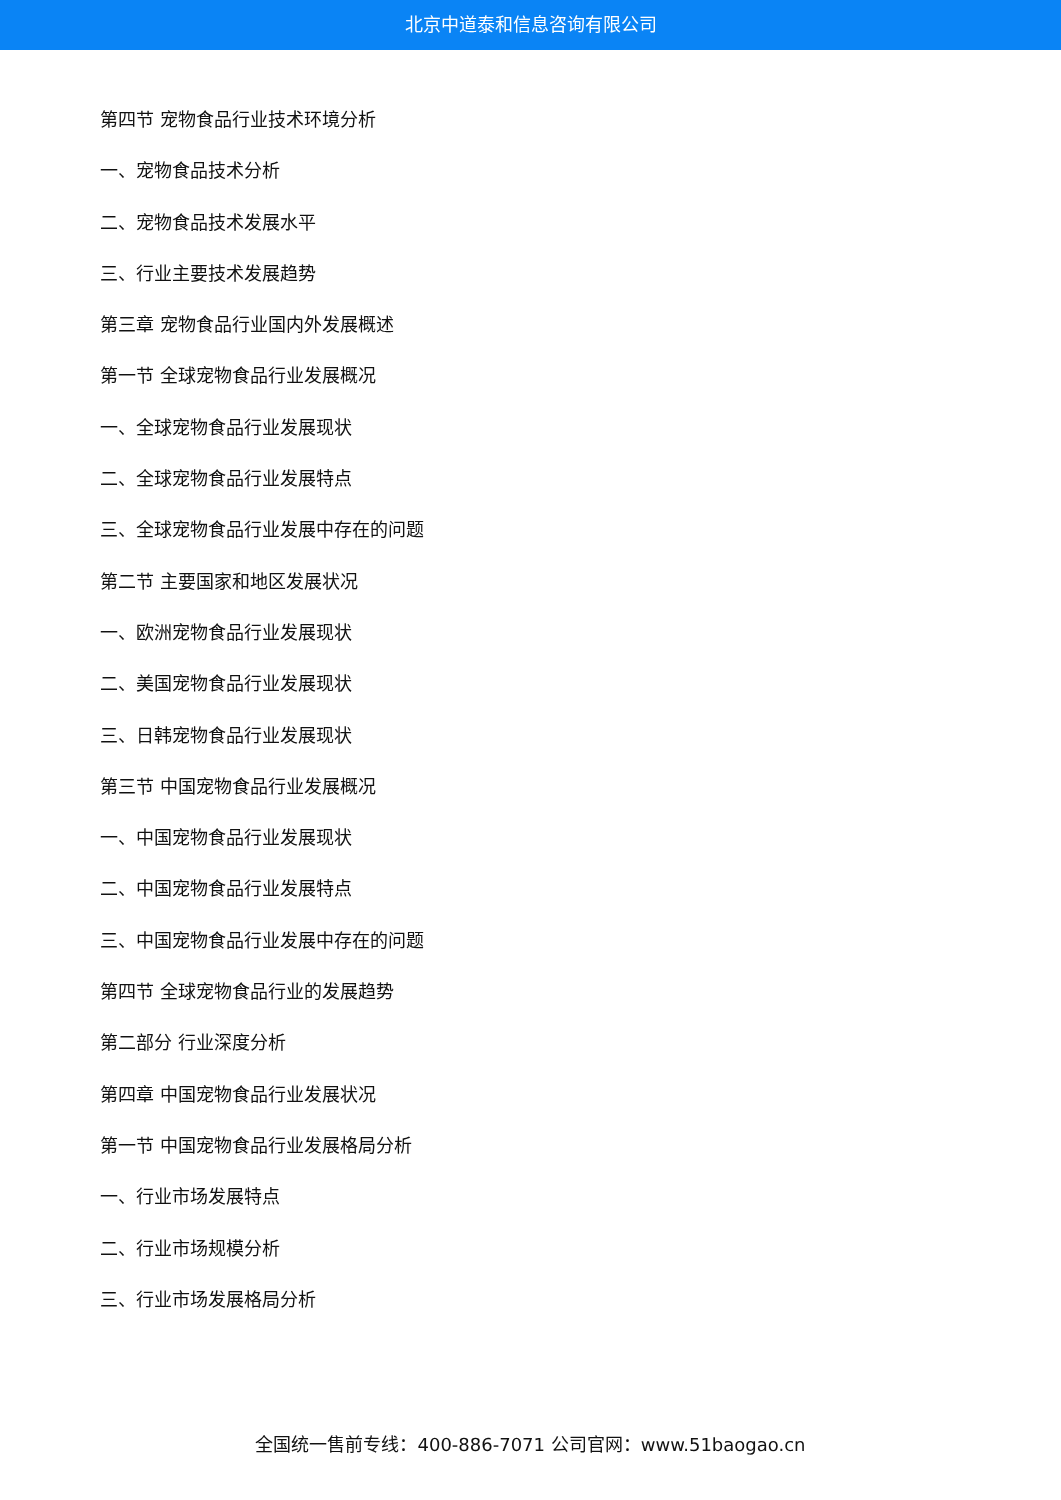北京中道泰和信息咨询有限公司
第四节 宠物食品行业技术环境分析
一、宠物食品技术分析
二、宠物食品技术发展水平
三、行业主要技术发展趋势
第三章 宠物食品行业国内外发展概述
第一节 全球宠物食品行业发展概况
一、全球宠物食品行业发展现状
二、全球宠物食品行业发展特点
三、全球宠物食品行业发展中存在的问题
第二节 主要国家和地区发展状况
一、欧洲宠物食品行业发展现状
二、美国宠物食品行业发展现状
三、日韩宠物食品行业发展现状
第三节 中国宠物食品行业发展概况
一、中国宠物食品行业发展现状
二、中国宠物食品行业发展特点
三、中国宠物食品行业发展中存在的问题
第四节 全球宠物食品行业的发展趋势
第二部分 行业深度分析
第四章 中国宠物食品行业发展状况
第一节 中国宠物食品行业发展格局分析
一、行业市场发展特点
二、行业市场规模分析
三、行业市场发展格局分析
全国统一售前专线：400-886-7071 公司官网：www.51baogao.cn